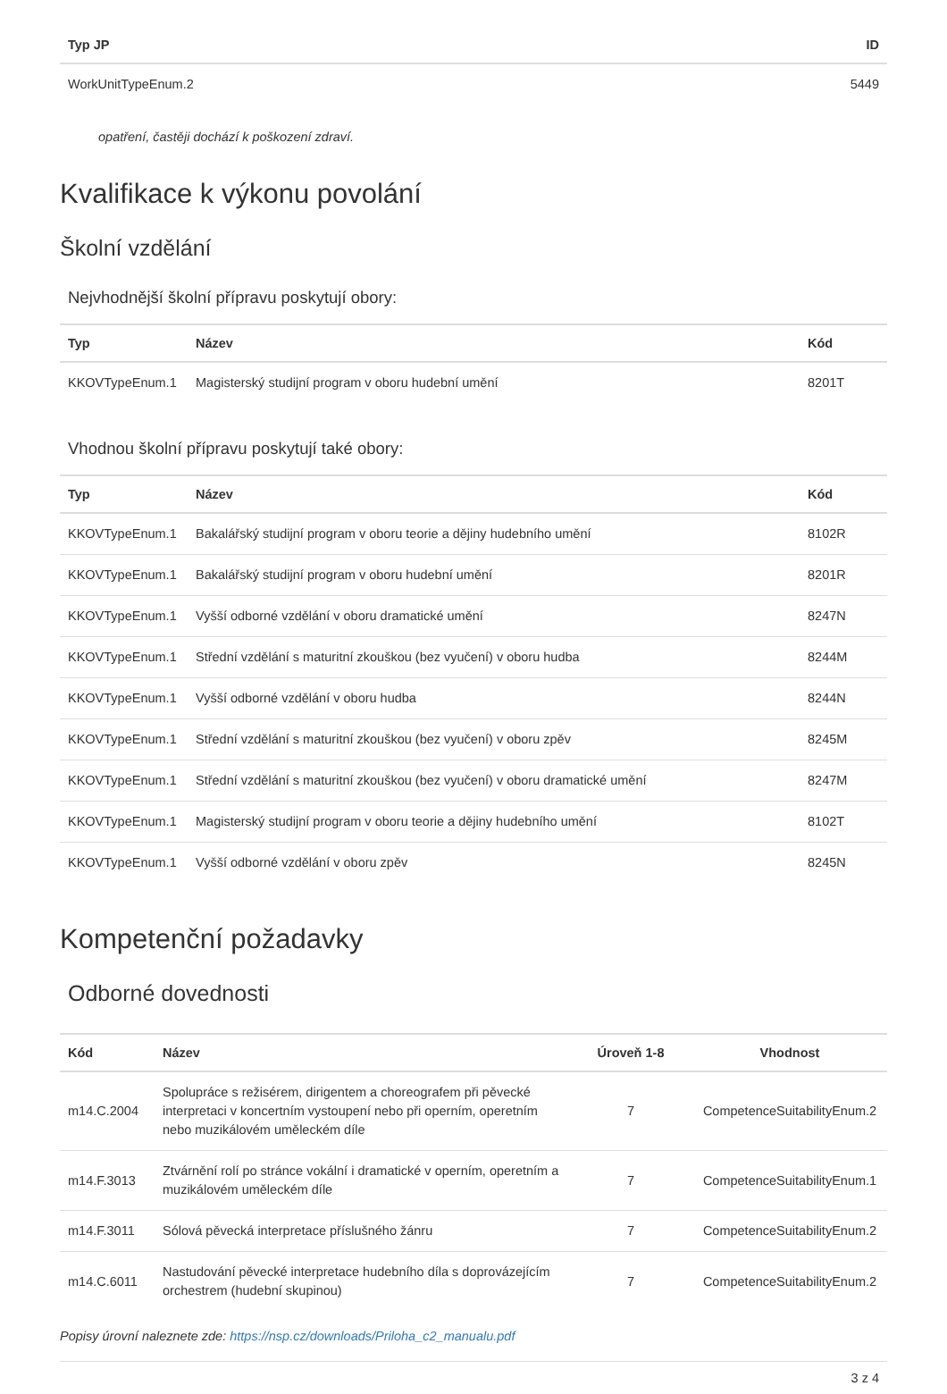| Typ JP | ID |
| --- | --- |
| WorkUnitTypeEnum.2 | 5449 |
opatření, častěji dochází k poškození zdraví.
Kvalifikace k výkonu povolání
Školní vzdělání
Nejvhodnější školní přípravu poskytují obory:
| Typ | Název | Kód |
| --- | --- | --- |
| KKOVTypeEnum.1 | Magisterský studijní program v oboru hudební umění | 8201T |
Vhodnou školní přípravu poskytují také obory:
| Typ | Název | Kód |
| --- | --- | --- |
| KKOVTypeEnum.1 | Bakalářský studijní program v oboru teorie a dějiny hudebního umění | 8102R |
| KKOVTypeEnum.1 | Bakalářský studijní program v oboru hudební umění | 8201R |
| KKOVTypeEnum.1 | Vyšší odborné vzdělání v oboru dramatické umění | 8247N |
| KKOVTypeEnum.1 | Střední vzdělání s maturitní zkouškou (bez vyučení) v oboru hudba | 8244M |
| KKOVTypeEnum.1 | Vyšší odborné vzdělání v oboru hudba | 8244N |
| KKOVTypeEnum.1 | Střední vzdělání s maturitní zkouškou (bez vyučení) v oboru zpěv | 8245M |
| KKOVTypeEnum.1 | Střední vzdělání s maturitní zkouškou (bez vyučení) v oboru dramatické umění | 8247M |
| KKOVTypeEnum.1 | Magisterský studijní program v oboru teorie a dějiny hudebního umění | 8102T |
| KKOVTypeEnum.1 | Vyšší odborné vzdělání v oboru zpěv | 8245N |
Kompetenční požadavky
Odborné dovednosti
| Kód | Název | Úroveň 1-8 | Vhodnost |
| --- | --- | --- | --- |
| m14.C.2004 | Spolupráce s režisérem, dirigentem a choreografem při pěvecké interpretaci v koncertním vystoupení nebo při operním, operetním nebo muzikálovém uměleckém díle | 7 | CompetenceSuitabilityEnum.2 |
| m14.F.3013 | Ztvárnění rolí po stránce vokální i dramatické v operním, operetním a muzikálovém uměleckém díle | 7 | CompetenceSuitabilityEnum.1 |
| m14.F.3011 | Sólová pěvecká interpretace příslušného žánru | 7 | CompetenceSuitabilityEnum.2 |
| m14.C.6011 | Nastudování pěvecké interpretace hudebního díla s doprovázejícím orchestrem (hudební skupinou) | 7 | CompetenceSuitabilityEnum.2 |
Popisy úrovní naleznete zde: https://nsp.cz/downloads/Priloha_c2_manualu.pdf
3 z 4